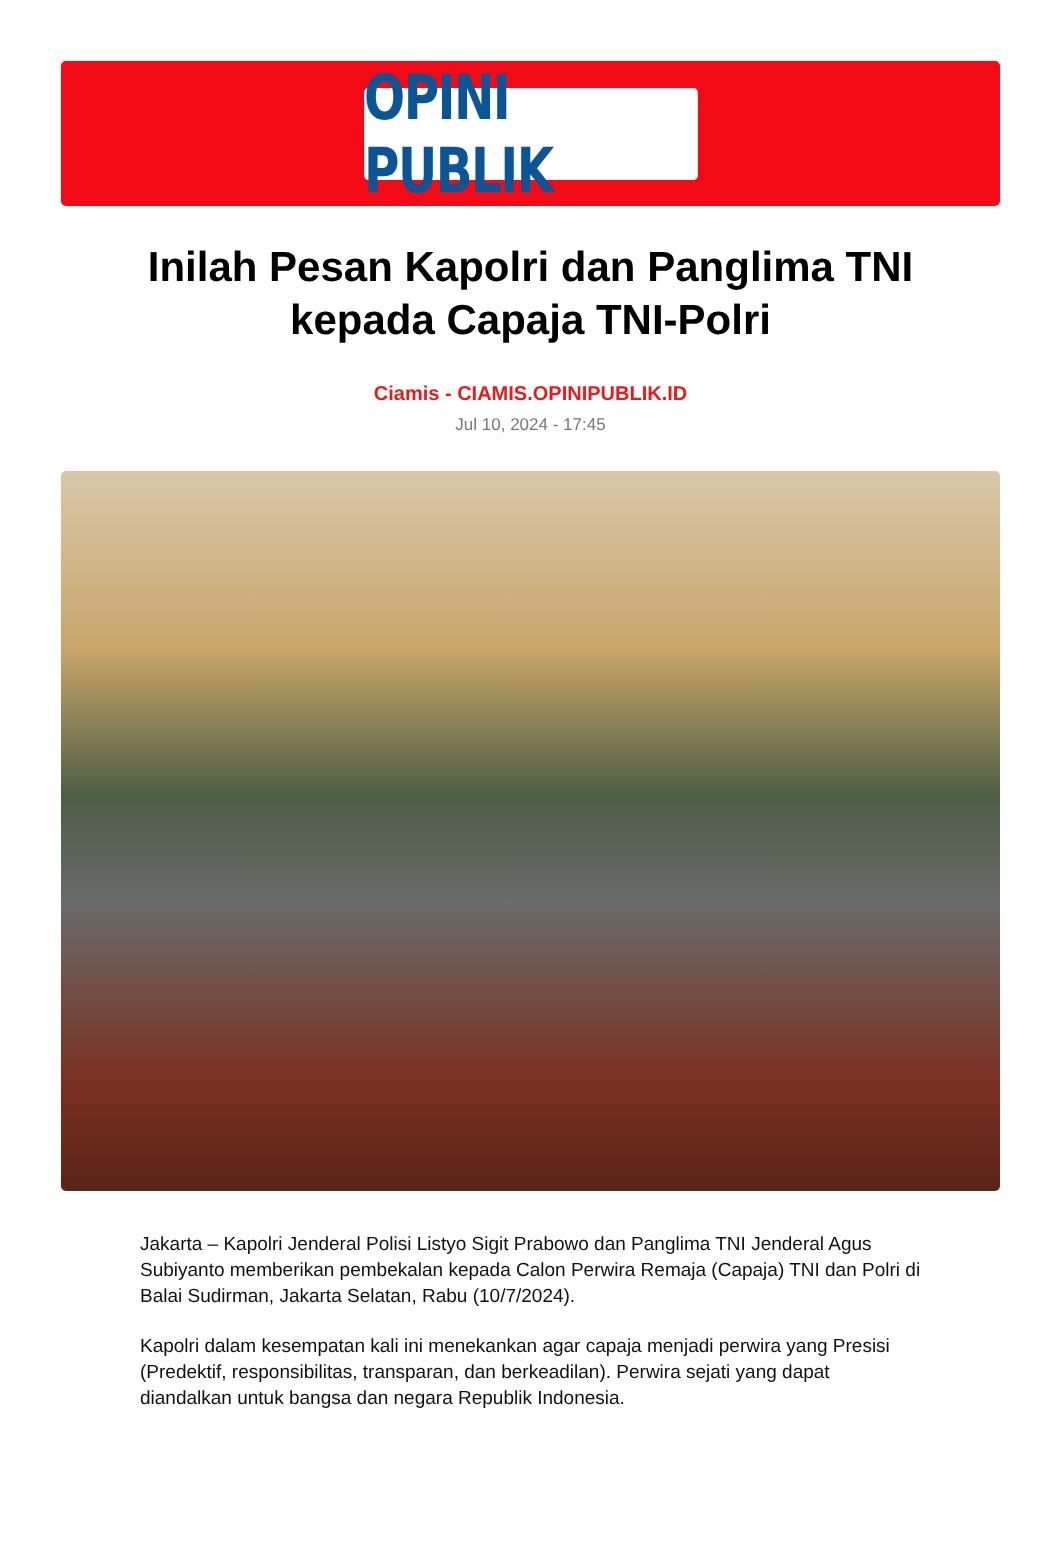OPINI PUBLIK
Inilah Pesan Kapolri dan Panglima TNI kepada Capaja TNI-Polri
Ciamis - CIAMIS.OPINIPUBLIK.ID
Jul 10, 2024 - 17:45
Jakarta – Kapolri Jenderal Polisi Listyo Sigit Prabowo dan Panglima TNI Jenderal Agus Subiyanto memberikan pembekalan kepada Calon Perwira Remaja (Capaja) TNI dan Polri di Balai Sudirman, Jakarta Selatan, Rabu (10/7/2024).
Kapolri dalam kesempatan kali ini menekankan agar capaja menjadi perwira yang Presisi (Predektif, responsibilitas, transparan, dan berkeadilan). Perwira sejati yang dapat diandalkan untuk bangsa dan negara Republik Indonesia.